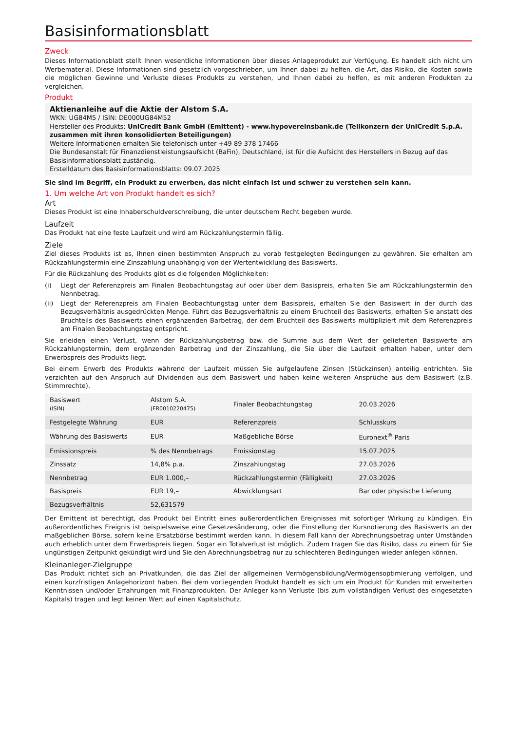Basisinformationsblatt
Zweck
Dieses Informationsblatt stellt Ihnen wesentliche Informationen über dieses Anlageprodukt zur Verfügung. Es handelt sich nicht um Werbematerial. Diese Informationen sind gesetzlich vorgeschrieben, um Ihnen dabei zu helfen, die Art, das Risiko, die Kosten sowie die möglichen Gewinne und Verluste dieses Produkts zu verstehen, und Ihnen dabei zu helfen, es mit anderen Produkten zu vergleichen.
Produkt
Aktienanleihe auf die Aktie der Alstom S.A.
WKN: UG84M5 / ISIN: DE000UG84M52
Hersteller des Produkts: UniCredit Bank GmbH (Emittent) - www.hypovereinsbank.de (Teilkonzern der UniCredit S.p.A. zusammen mit ihren konsolidierten Beteiligungen)
Weitere Informationen erhalten Sie telefonisch unter +49 89 378 17466
Die Bundesanstalt für Finanzdienstleistungsaufsicht (BaFin), Deutschland, ist für die Aufsicht des Herstellers in Bezug auf das Basisinformationsblatt zuständig.
Erstelldatum des Basisinformationsblatts: 09.07.2025
Sie sind im Begriff, ein Produkt zu erwerben, das nicht einfach ist und schwer zu verstehen sein kann.
1. Um welche Art von Produkt handelt es sich?
Art
Dieses Produkt ist eine Inhaberschuldverschreibung, die unter deutschem Recht begeben wurde.
Laufzeit
Das Produkt hat eine feste Laufzeit und wird am Rückzahlungstermin fällig.
Ziele
Ziel dieses Produkts ist es, Ihnen einen bestimmten Anspruch zu vorab festgelegten Bedingungen zu gewähren. Sie erhalten am Rückzahlungstermin eine Zinszahlung unabhängig von der Wertentwicklung des Basiswerts.
Für die Rückzahlung des Produkts gibt es die folgenden Möglichkeiten:
(i) Liegt der Referenzpreis am Finalen Beobachtungstag auf oder über dem Basispreis, erhalten Sie am Rückzahlungstermin den Nennbetrag.
(ii) Liegt der Referenzpreis am Finalen Beobachtungstag unter dem Basispreis, erhalten Sie den Basiswert in der durch das Bezugsverhältnis ausgedrückten Menge. Führt das Bezugsverhältnis zu einem Bruchteil des Basiswerts, erhalten Sie anstatt des Bruchteils des Basiswerts einen ergänzenden Barbetrag, der dem Bruchteil des Basiswerts multipliziert mit dem Referenzpreis am Finalen Beobachtungstag entspricht.
Sie erleiden einen Verlust, wenn der Rückzahlungsbetrag bzw. die Summe aus dem Wert der gelieferten Basiswerte am Rückzahlungstermin, dem ergänzenden Barbetrag und der Zinszahlung, die Sie über die Laufzeit erhalten haben, unter dem Erwerbspreis des Produkts liegt.
Bei einem Erwerb des Produkts während der Laufzeit müssen Sie aufgelaufene Zinsen (Stückzinsen) anteilig entrichten. Sie verzichten auf den Anspruch auf Dividenden aus dem Basiswert und haben keine weiteren Ansprüche aus dem Basiswert (z.B. Stimmrechte).
| Basiswert (ISIN) | Alstom S.A. (FR0010220475) | Finaler Beobachtungstag | 20.03.2026 |
| Festgelegte Währung | EUR | Referenzpreis | Schlusskurs |
| Währung des Basiswerts | EUR | Maßgebliche Börse | Euronext<sup>®</sup> Paris |
| Emissionspreis | % des Nennbetrags | Emissionstag | 15.07.2025 |
| Zinssatz | 14,8% p.a. | Zinszahlungstag | 27.03.2026 |
| Nennbetrag | EUR 1.000,– | Rückzahlungstermin (Fälligkeit) | 27.03.2026 |
| Basispreis | EUR 19,– | Abwicklungsart | Bar oder physische Lieferung |
| Bezugsverhältnis | 52,631579 | | |
Der Emittent ist berechtigt, das Produkt bei Eintritt eines außerordentlichen Ereignisses mit sofortiger Wirkung zu kündigen. Ein außerordentliches Ereignis ist beispielsweise eine Gesetzesänderung, oder die Einstellung der Kursnotierung des Basiswerts an der maßgeblichen Börse, sofern keine Ersatzbörse bestimmt werden kann. In diesem Fall kann der Abrechnungsbetrag unter Umständen auch erheblich unter dem Erwerbspreis liegen. Sogar ein Totalverlust ist möglich. Zudem tragen Sie das Risiko, dass zu einem für Sie ungünstigen Zeitpunkt gekündigt wird und Sie den Abrechnungsbetrag nur zu schlechteren Bedingungen wieder anlegen können.
Kleinanleger-Zielgruppe
Das Produkt richtet sich an Privatkunden, die das Ziel der allgemeinen Vermögensbildung/Vermögensoptimierung verfolgen, und einen kurzfristigen Anlagehorizont haben. Bei dem vorliegenden Produkt handelt es sich um ein Produkt für Kunden mit erweiterten Kenntnissen und/oder Erfahrungen mit Finanzprodukten. Der Anleger kann Verluste (bis zum vollständigen Verlust des eingesetzten Kapitals) tragen und legt keinen Wert auf einen Kapitalschutz.